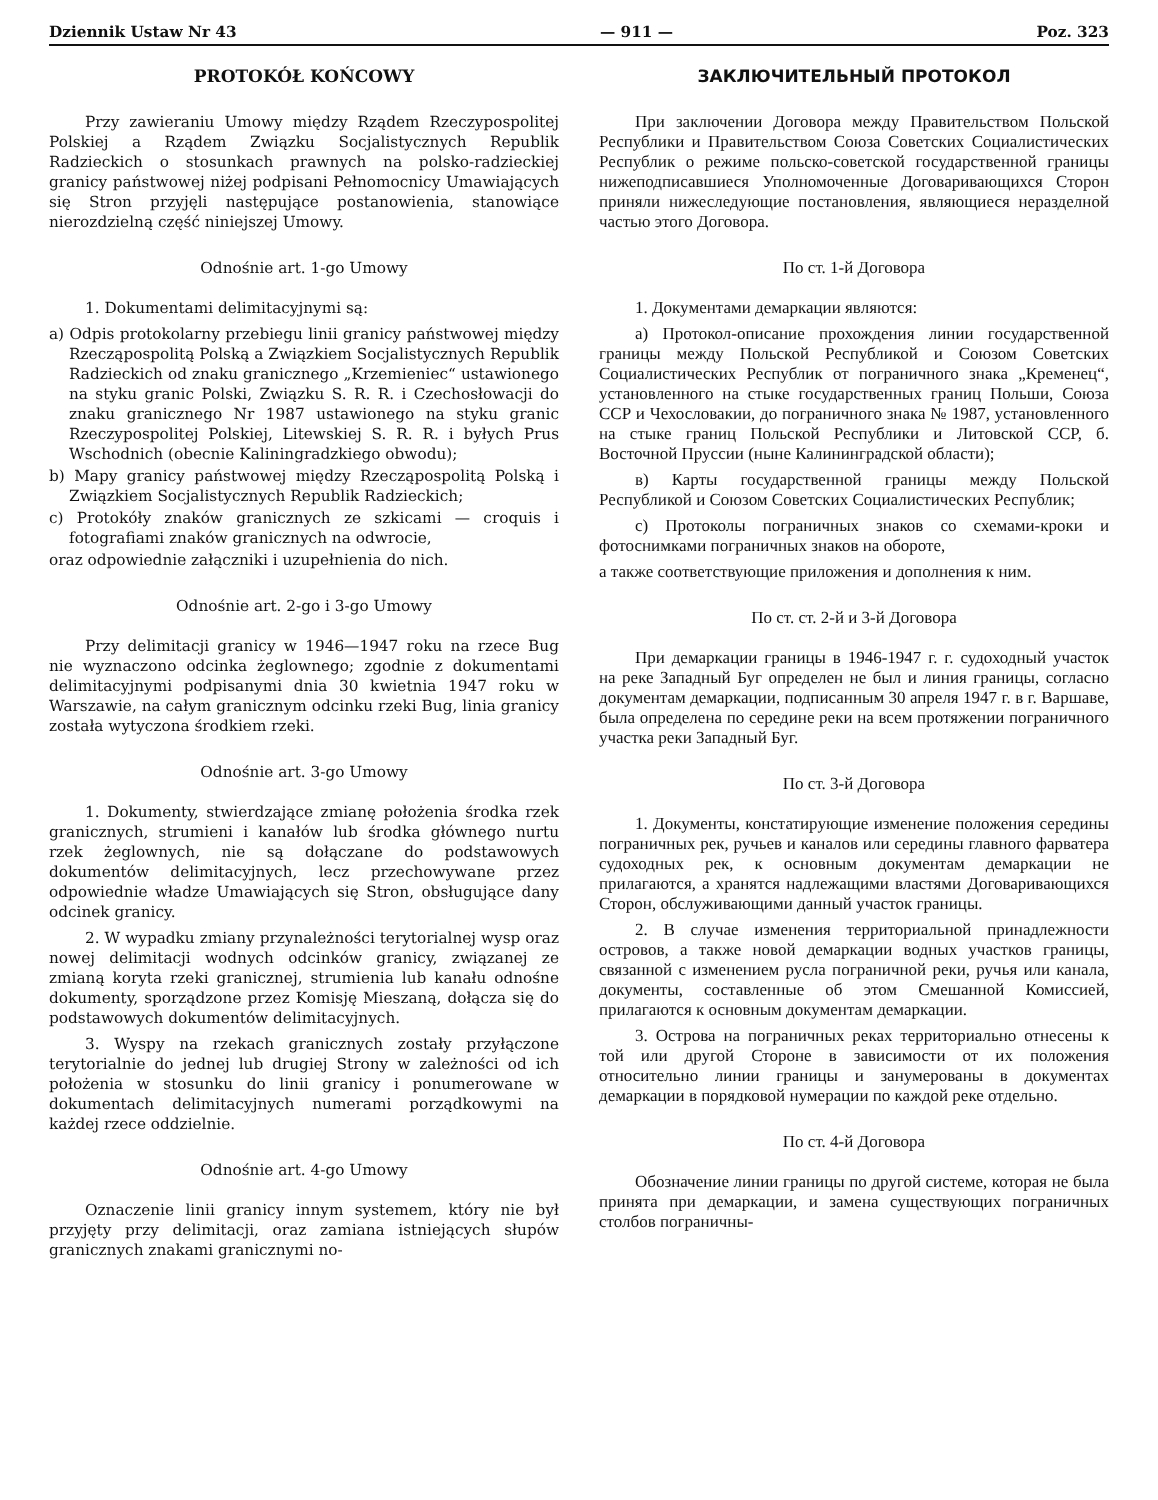Dziennik Ustaw Nr 43 — 911 — Poz. 323
PROTOKÓŁ KOŃCOWY
Przy zawieraniu Umowy między Rządem Rzeczypospolitej Polskiej a Rządem Związku Socjalistycznych Republik Radzieckich o stosunkach prawnych na polsko-radzieckiej granicy państwowej niżej podpisani Pełnomocnicy Umawiających się Stron przyjęli następujące postanowienia, stanowiące nierozdzielną część niniejszej Umowy.
Odnośnie art. 1-go Umowy
1. Dokumentami delimitacyjnymi są:
a) Odpis protokolarny przebiegu linii granicy państwowej między Rzecząpospolitą Polską a Związkiem Socjalistycznych Republik Radzieckich od znaku granicznego „Krzemieniec“ ustawionego na styku granic Polski, Związku S. R. R. i Czechosłowacji do znaku granicznego Nr 1987 ustawionego na styku granic Rzeczypospolitej Polskiej, Litewskiej S. R. R. i byłych Prus Wschodnich (obecnie Kaliningradzkiego obwodu);
b) Mapy granicy państwowej między Rzecząpospolitą Polską i Związkiem Socjalistycznych Republik Radzieckich;
c) Protokóły znaków granicznych ze szkicami — croquis i fotografiami znaków granicznych na odwrocie,
oraz odpowiednie załączniki i uzupełnienia do nich.
Odnośnie art. 2-go i 3-go Umowy
Przy delimitacji granicy w 1946—1947 roku na rzece Bug nie wyznaczono odcinka żeglownego; zgodnie z dokumentami delimitacyjnymi podpisanymi dnia 30 kwietnia 1947 roku w Warszawie, na całym granicznym odcinku rzeki Bug, linia granicy została wytyczona środkiem rzeki.
Odnośnie art. 3-go Umowy
1. Dokumenty, stwierdzające zmianę położenia środka rzek granicznych, strumieni i kanałów lub środka głównego nurtu rzek żeglownych, nie są dołączane do podstawowych dokumentów delimitacyjnych, lecz przechowywane przez odpowiednie władze Umawiających się Stron, obsługujące dany odcinek granicy.
2. W wypadku zmiany przynależności terytorialnej wysp oraz nowej delimitacji wodnych odcinków granicy, związanej ze zmianą koryta rzeki granicznej, strumienia lub kanału odnośne dokumenty, sporządzone przez Komisję Mieszaną, dołącza się do podstawowych dokumentów delimitacyjnych.
3. Wyspy na rzekach granicznych zostały przyłączone terytorialnie do jednej lub drugiej Strony w zależności od ich położenia w stosunku do linii granicy i ponumerowane w dokumentach delimitacyjnych numerami porządkowymi na każdej rzece oddzielnie.
Odnośnie art. 4-go Umowy
Oznaczenie linii granicy innym systemem, który nie był przyjęty przy delimitacji, oraz zamiana istniejących słupów granicznych znakami granicznymi no-
ЗАКЛЮЧИТЕЛЬНЫЙ ПРОТОКОЛ
При заключении Договора между Правительством Польской Республики и Правительством Союза Советских Социалистических Республик о режиме польско-советской государственной границы нижеподписавшиеся Уполномоченные Договаривающихся Сторон приняли нижеследующие постановления, являющиеся неразделной частью этого Договора.
По ст. 1-й Договора
1. Документами демаркации являются:
а) Протокол-описание прохождения линии государственной границы между Польской Республикой и Союзом Советских Социалистических Республик от пограничного знака „Кременец“, установленного на стыке государственных границ Польши, Союза ССР и Чехословакии, до пограничного знака № 1987, установленного на стыке границ Польской Республики и Литовской ССР, б. Восточной Пруссии (ныне Калининградской области);
в) Карты государственной границы между Польской Республикой и Союзом Советских Социалистических Республик;
с) Протоколы пограничных знаков со схемами-кроки и фотоснимками пограничных знаков на обороте,
а также соответствующие приложения и дополнения к ним.
По ст. ст. 2-й и 3-й Договора
При демаркации границы в 1946-1947 г. г. судоходный участок на реке Западный Буг определен не был и линия границы, согласно документам демаркации, подписанным 30 апреля 1947 г. в г. Варшаве, была определена по середине реки на всем протяжении пограничного участка реки Западный Буг.
По ст. 3-й Договора
1. Документы, констатирующие изменение положения середины пограничных рек, ручьев и каналов или середины главного фарватера судоходных рек, к основным документам демаркации не прилагаются, а хранятся надлежащими властями Договаривающихся Сторон, обслуживающими данный участок границы.
2. В случае изменения территориальной принадлежности островов, а также новой демаркации водных участков границы, связанной с изменением русла пограничной реки, ручья или канала, документы, составленные об этом Смешанной Комиссией, прилагаются к основным документам демаркации.
3. Острова на пограничных реках территориально отнесены к той или другой Стороне в зависимости от их положения относительно линии границы и занумерованы в документах демаркации в порядковой нумерации по каждой реке отдельно.
По ст. 4-й Договора
Обозначение линии границы по другой системе, которая не была принята при демаркации, и замена существующих пограничных столбов пограничны-